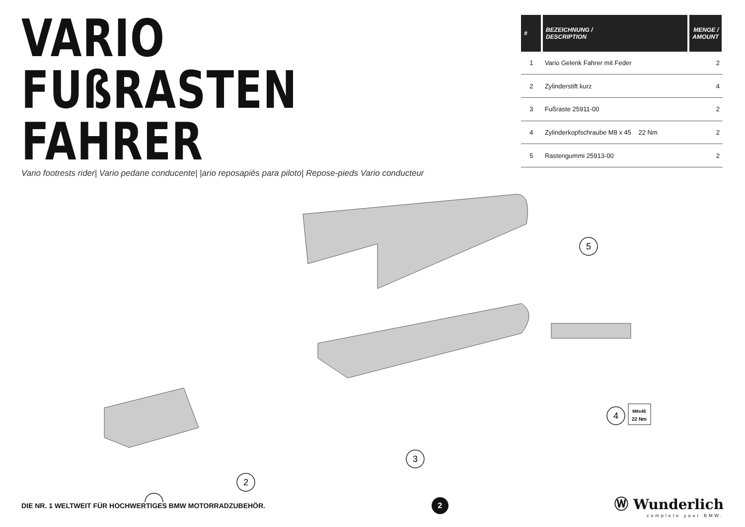VARIO FUßRASTEN
FAHRER
| # | BEZEICHNUNG / DESCRIPTION | MENGE / AMOUNT |
| --- | --- | --- |
| 1 | Vario Gelenk Fahrer mit Feder | 2 |
| 2 | Zylinderstift kurz | 4 |
| 3 | Fußraste 25911-00 | 2 |
| 4 | Zylinderkopfschraube M8 x 45 22 Nm | 2 |
| 5 | Rastengummi 25913-00 | 2 |
Vario footrests rider| Vario pedane conducente| |ario reposapiés para piloto| Repose-pieds Vario conducteur
5
3
2
4
M8x45
22 Nm
DIE NR. 1 WELTWEIT FÜR HOCHWERTIGES BMW MOTORRADZUBEHÖR.
2
Ⓦ Wunderlich
complete your BMW.